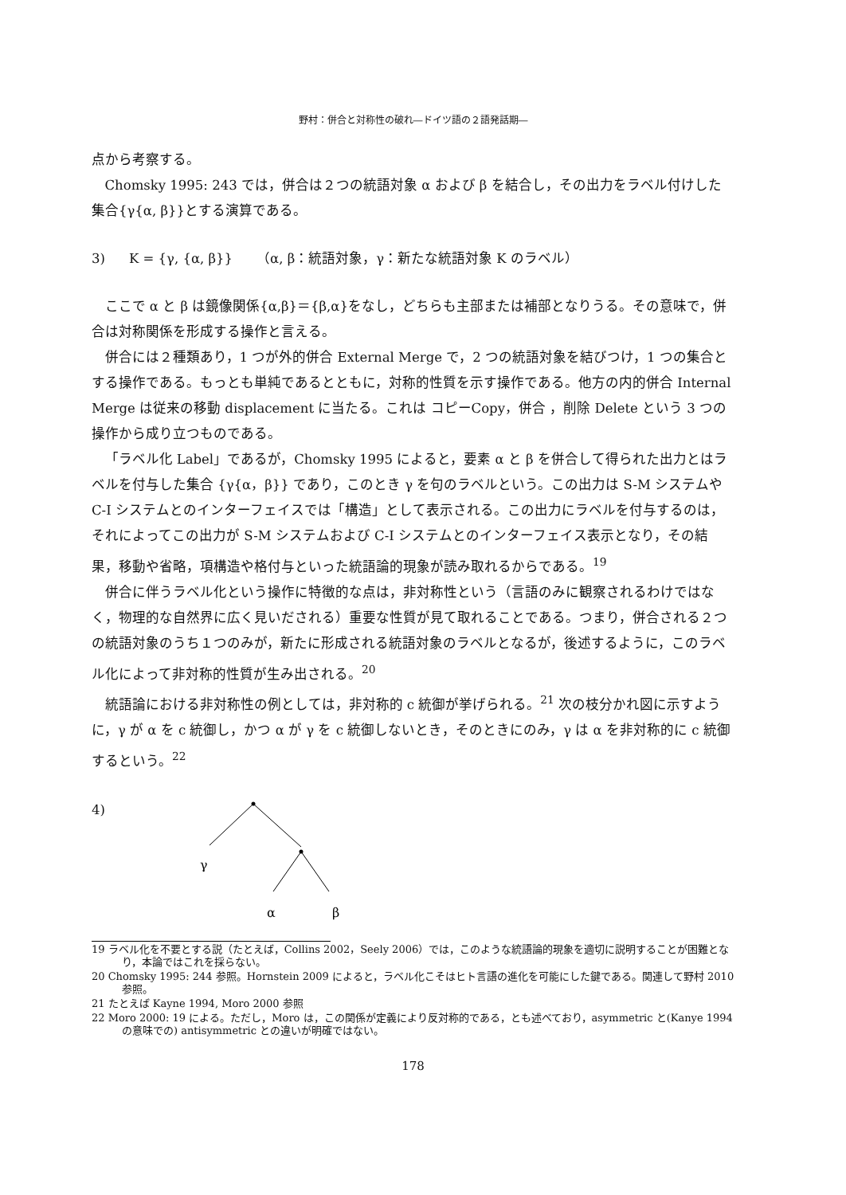野村：併合と対称性の破れ―ドイツ語の２語発話期―
点から考察する。
Chomsky 1995: 243 では，併合は２つの統語対象 α および β を結合し，その出力をラベル付けした集合{γ{α, β}}とする演算である。
3) K = {γ, {α, β}} （α, β：統語対象，γ：新たな統語対象 K のラベル）
ここで α と β は鏡像関係{α,β}＝{β,α}をなし，どちらも主部または補部となりうる。その意味で，併合は対称関係を形成する操作と言える。
併合には２種類あり，1 つが外的併合 External Merge で，2 つの統語対象を結びつけ，1 つの集合とする操作である。もっとも単純であるとともに，対称的性質を示す操作である。他方の内的併合 Internal Merge は従来の移動 displacement に当たる。これは コピーCopy，併合 ，削除 Delete という 3 つの操作から成り立つものである。
「ラベル化 Label」であるが，Chomsky 1995 によると，要素 α と β を併合して得られた出力とはラベルを付与した集合 {γ{α，β}} であり，このとき γ を句のラベルという。この出力は S-M システムや C-I システムとのインターフェイスでは「構造」として表示される。この出力にラベルを付与するのは，それによってこの出力が S-M システムおよび C-I システムとのインターフェイス表示となり，その結果，移動や省略，項構造や格付与といった統語論的現象が読み取れるからである。<sup>19</sup>
併合に伴うラベル化という操作に特徴的な点は，非対称性という（言語のみに観察されるわけではなく，物理的な自然界に広く見いだされる）重要な性質が見て取れることである。つまり，併合される２つの統語対象のうち１つのみが，新たに形成される統語対象のラベルとなるが，後述するように，このラベル化によって非対称的性質が生み出される。<sup>20</sup>
統語論における非対称性の例としては，非対称的 c 統御が挙げられる。<sup>21</sup> 次の枝分かれ図に示すように，γ が α を c 統御し，かつ α が γ を c 統御しないとき，そのときにのみ，γ は α を非対称的に c 統御するという。<sup>22</sup>
4)
γ
α
β
19 ラベル化を不要とする説（たとえば，Collins 2002，Seely 2006）では，このような統語論的現象を適切に説明することが困難となり，本論ではこれを採らない。
20 Chomsky 1995: 244 参照。Hornstein 2009 によると，ラベル化こそはヒト言語の進化を可能にした鍵である。関連して野村 2010 参照。
21 たとえば Kayne 1994, Moro 2000 参照
22 Moro 2000: 19 による。ただし，Moro は，この関係が定義により反対称的である，とも述べており，asymmetric と(Kanye 1994 の意味での) antisymmetric との違いが明確ではない。
178